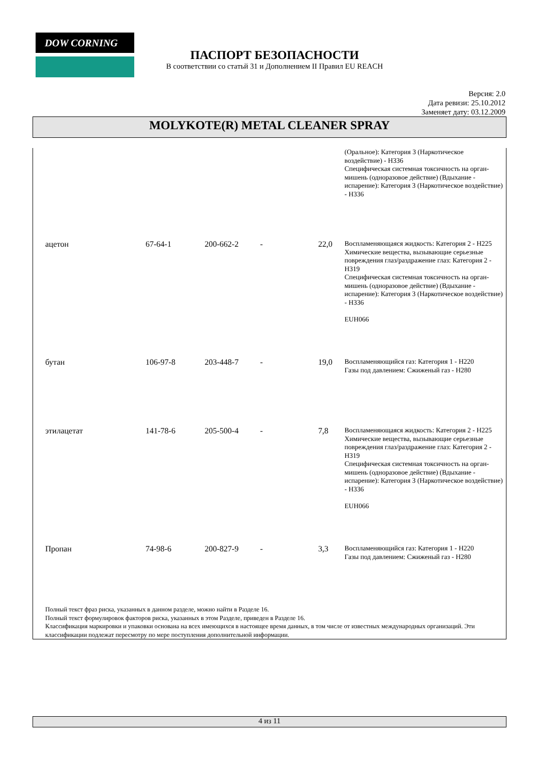DOW CORNING
ПАСПОРТ БЕЗОПАСНОСТИ
В соответствии со статьй 31 и Дополнением II Правил EU REACH
Версия: 2.0
Дата ревизи: 25.10.2012
Заменяет дату: 03.12.2009
MOLYKOTE(R) METAL CLEANER SPRAY
| | | | | | (Оральное): Категория 3 (Наркотическое воздействие) - H336 Специфическая системная токсичность на орган-мишень (одноразовое действие) (Вдыхание - испарение): Категория 3 (Наркотическое воздействие) - H336 |
| ацетон | 67-64-1 | 200-662-2 | - | 22,0 | Воспламеняющаяся жидкость: Категория 2 - H225 Химические вещества, вызывающие серьезные повреждения глаз/раздражение глаз: Категория 2 - H319 Специфическая системная токсичность на орган-мишень (одноразовое действие) (Вдыхание - испарение): Категория 3 (Наркотическое воздействие) - H336 EUH066 |
| бутан | 106-97-8 | 203-448-7 | - | 19,0 | Воспламеняющийся газ: Категория 1 - H220 Газы под давлением: Сжиженый газ - H280 |
| этилацетат | 141-78-6 | 205-500-4 | - | 7,8 | Воспламеняющаяся жидкость: Категория 2 - H225 Химические вещества, вызывающие серьезные повреждения глаз/раздражение глаз: Категория 2 - H319 Специфическая системная токсичность на орган-мишень (одноразовое действие) (Вдыхание - испарение): Категория 3 (Наркотическое воздействие) - H336 EUH066 |
| Пропан | 74-98-6 | 200-827-9 | - | 3,3 | Воспламеняющийся газ: Категория 1 - H220 Газы под давлением: Сжиженый газ - H280 |
Полный текст фраз риска, указанных в данном разделе, можно найти в Разделе 16.
Полный текст формулировок факторов риска, указанных в этом Разделе, приведен в Разделе 16.
Классификация маркировки и упаковки основана на всех имеющихся в настоящее время данных, в том числе от известных международных организаций. Эти классификации подлежат пересмотру по мере поступления дополнительной информации.
4 из 11